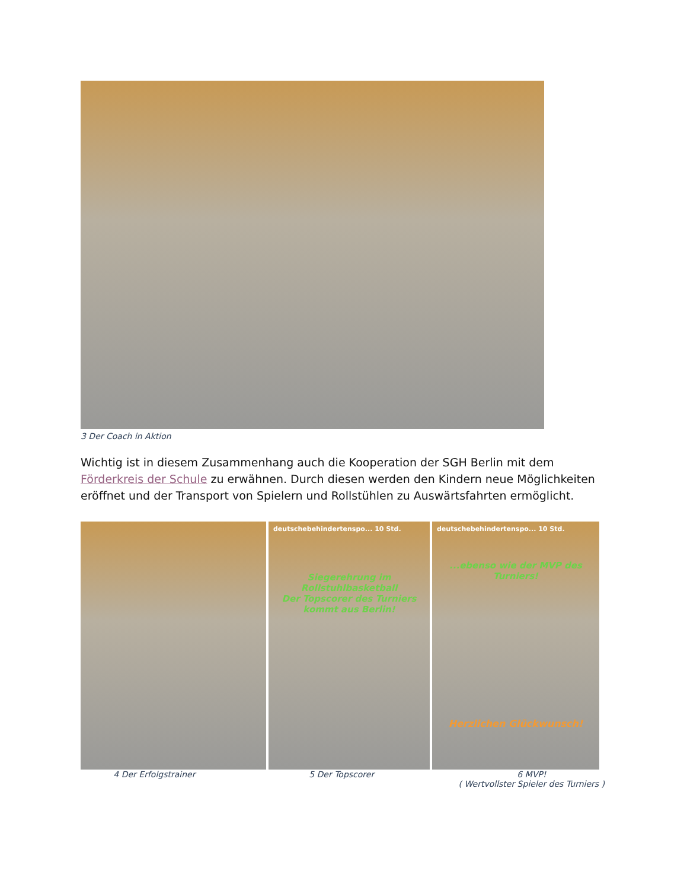3 Der Coach in Aktion
Wichtig ist in diesem Zusammenhang auch die Kooperation der SGH Berlin mit dem Förderkreis der Schule zu erwähnen. Durch diesen werden den Kindern neue Möglichkeiten eröffnet und der Transport von Spielern und Rollstühlen zu Auswärtsfahrten ermöglicht.
deutschebehindertenspo... 10 Std.
Siegerehrung im Rollstuhlbasketball
Der Topscorer des Turniers kommt aus Berlin!
deutschebehindertenspo... 10 Std.
...ebenso wie der MVP des Turniers!
Herzlichen Glückwunsch!
4 Der Erfolgstrainer 5 Der Topscorer 6 MVP!
( Wertvollster Spieler des Turniers )